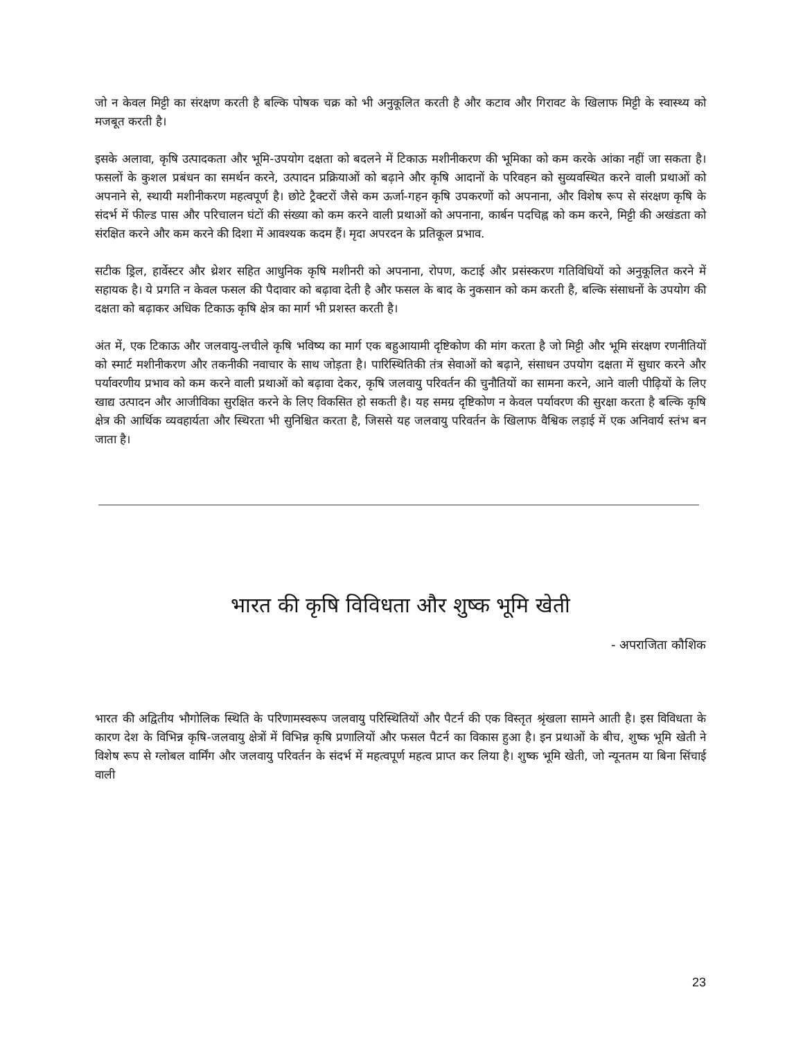जो न केवल मिट्टी का संरक्षण करती है बल्कि पोषक चक्र को भी अनुकूलित करती है और कटाव और गिरावट के खिलाफ मिट्टी के स्वास्थ्य को मजबूत करती है।
इसके अलावा, कृषि उत्पादकता और भूमि-उपयोग दक्षता को बदलने में टिकाऊ मशीनीकरण की भूमिका को कम करके आंका नहीं जा सकता है। फसलों के कुशल प्रबंधन का समर्थन करने, उत्पादन प्रक्रियाओं को बढ़ाने और कृषि आदानों के परिवहन को सुव्यवस्थित करने वाली प्रथाओं को अपनाने से, स्थायी मशीनीकरण महत्वपूर्ण है। छोटे ट्रैक्टरों जैसे कम ऊर्जा-गहन कृषि उपकरणों को अपनाना, और विशेष रूप से संरक्षण कृषि के संदर्भ में फील्ड पास और परिचालन घंटों की संख्या को कम करने वाली प्रथाओं को अपनाना, कार्बन पदचिह्न को कम करने, मिट्टी की अखंडता को संरक्षित करने और कम करने की दिशा में आवश्यक कदम हैं। मृदा अपरदन के प्रतिकूल प्रभाव.
सटीक ड्रिल, हार्वेस्टर और थ्रेशर सहित आधुनिक कृषि मशीनरी को अपनाना, रोपण, कटाई और प्रसंस्करण गतिविधियों को अनुकूलित करने में सहायक है। ये प्रगति न केवल फसल की पैदावार को बढ़ावा देती है और फसल के बाद के नुकसान को कम करती है, बल्कि संसाधनों के उपयोग की दक्षता को बढ़ाकर अधिक टिकाऊ कृषि क्षेत्र का मार्ग भी प्रशस्त करती है।
अंत में, एक टिकाऊ और जलवायु-लचीले कृषि भविष्य का मार्ग एक बहुआयामी दृष्टिकोण की मांग करता है जो मिट्टी और भूमि संरक्षण रणनीतियों को स्मार्ट मशीनीकरण और तकनीकी नवाचार के साथ जोड़ता है। पारिस्थितिकी तंत्र सेवाओं को बढ़ाने, संसाधन उपयोग दक्षता में सुधार करने और पर्यावरणीय प्रभाव को कम करने वाली प्रथाओं को बढ़ावा देकर, कृषि जलवायु परिवर्तन की चुनौतियों का सामना करने, आने वाली पीढ़ियों के लिए खाद्य उत्पादन और आजीविका सुरक्षित करने के लिए विकसित हो सकती है। यह समग्र दृष्टिकोण न केवल पर्यावरण की सुरक्षा करता है बल्कि कृषि क्षेत्र की आर्थिक व्यवहार्यता और स्थिरता भी सुनिश्चित करता है, जिससे यह जलवायु परिवर्तन के खिलाफ वैश्विक लड़ाई में एक अनिवार्य स्तंभ बन जाता है।
भारत की कृषि विविधता और शुष्क भूमि खेती
- अपराजिता कौशिक
भारत की अद्वितीय भौगोलिक स्थिति के परिणामस्वरूप जलवायु परिस्थितियों और पैटर्न की एक विस्तृत श्रृंखला सामने आती है। इस विविधता के कारण देश के विभिन्न कृषि-जलवायु क्षेत्रों में विभिन्न कृषि प्रणालियों और फसल पैटर्न का विकास हुआ है। इन प्रथाओं के बीच, शुष्क भूमि खेती ने विशेष रूप से ग्लोबल वार्मिंग और जलवायु परिवर्तन के संदर्भ में महत्वपूर्ण महत्व प्राप्त कर लिया है। शुष्क भूमि खेती, जो न्यूनतम या बिना सिंचाई वाली
23